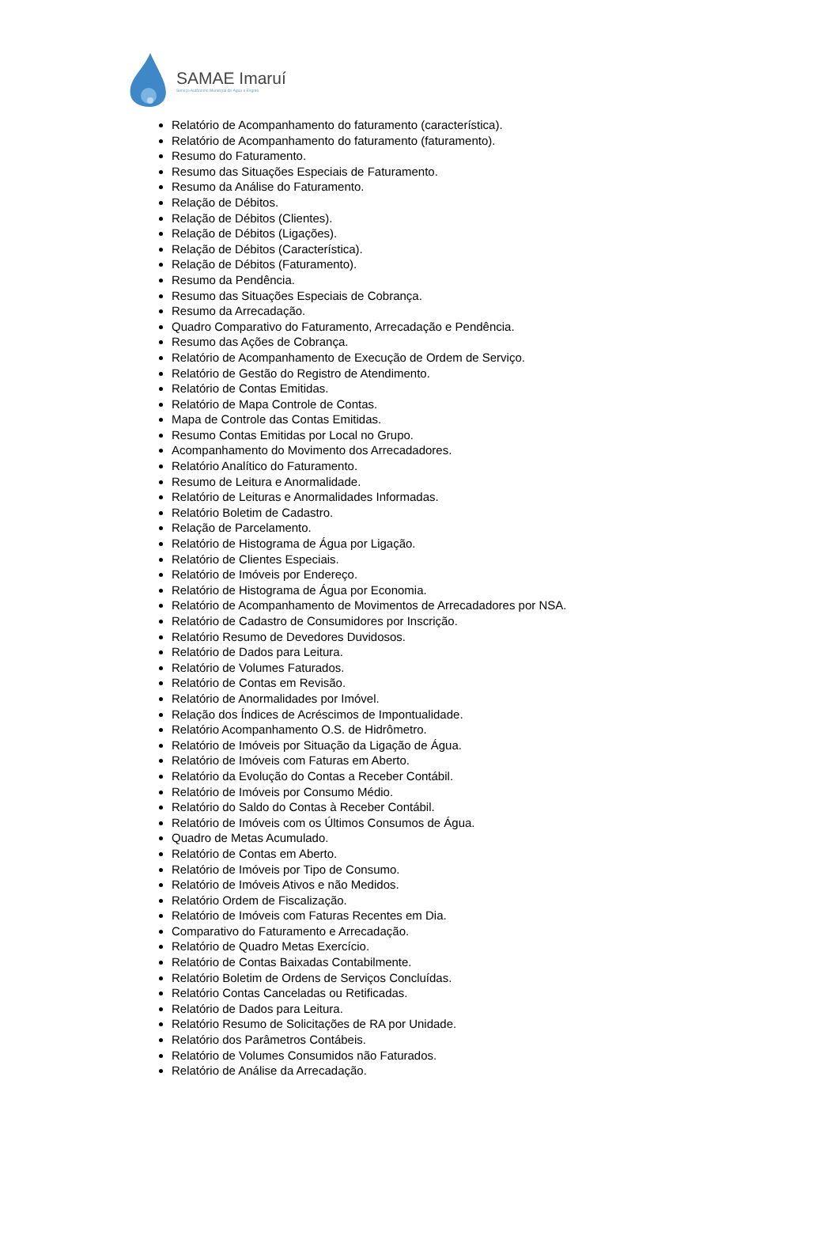SAMAE Imaruí
Serviço Autônomo Municipal de Água e Esgoto
Relatório de Acompanhamento do faturamento (característica).
Relatório de Acompanhamento do faturamento (faturamento).
Resumo do Faturamento.
Resumo das Situações Especiais de Faturamento.
Resumo da Análise do Faturamento.
Relação de Débitos.
Relação de Débitos (Clientes).
Relação de Débitos (Ligações).
Relação de Débitos (Característica).
Relação de Débitos (Faturamento).
Resumo da Pendência.
Resumo das Situações Especiais de Cobrança.
Resumo da Arrecadação.
Quadro Comparativo do Faturamento, Arrecadação e Pendência.
Resumo das Ações de Cobrança.
Relatório de Acompanhamento de Execução de Ordem de Serviço.
Relatório de Gestão do Registro de Atendimento.
Relatório de Contas Emitidas.
Relatório de Mapa Controle de Contas.
Mapa de Controle das Contas Emitidas.
Resumo Contas Emitidas por Local no Grupo.
Acompanhamento do Movimento dos Arrecadadores.
Relatório Analítico do Faturamento.
Resumo de Leitura e Anormalidade.
Relatório de Leituras e Anormalidades Informadas.
Relatório Boletim de Cadastro.
Relação de Parcelamento.
Relatório de Histograma de Água por Ligação.
Relatório de Clientes Especiais.
Relatório de Imóveis por Endereço.
Relatório de Histograma de Água por Economia.
Relatório de Acompanhamento de Movimentos de Arrecadadores por NSA.
Relatório de Cadastro de Consumidores por Inscrição.
Relatório Resumo de Devedores Duvidosos.
Relatório de Dados para Leitura.
Relatório de Volumes Faturados.
Relatório de Contas em Revisão.
Relatório de Anormalidades por Imóvel.
Relação dos Índices de Acréscimos de Impontualidade.
Relatório Acompanhamento O.S. de Hidrômetro.
Relatório de Imóveis por Situação da Ligação de Água.
Relatório de Imóveis com Faturas em Aberto.
Relatório da Evolução do Contas a Receber Contábil.
Relatório de Imóveis por Consumo Médio.
Relatório do Saldo do Contas à Receber Contábil.
Relatório de Imóveis com os Últimos Consumos de Água.
Quadro de Metas Acumulado.
Relatório de Contas em Aberto.
Relatório de Imóveis por Tipo de Consumo.
Relatório de Imóveis Ativos e não Medidos.
Relatório Ordem de Fiscalização.
Relatório de Imóveis com Faturas Recentes em Dia.
Comparativo do Faturamento e Arrecadação.
Relatório de Quadro Metas Exercício.
Relatório de Contas Baixadas Contabilmente.
Relatório Boletim de Ordens de Serviços Concluídas.
Relatório Contas Canceladas ou Retificadas.
Relatório de Dados para Leitura.
Relatório Resumo de Solicitações de RA por Unidade.
Relatório dos Parâmetros Contábeis.
Relatório de Volumes Consumidos não Faturados.
Relatório de Análise da Arrecadação.